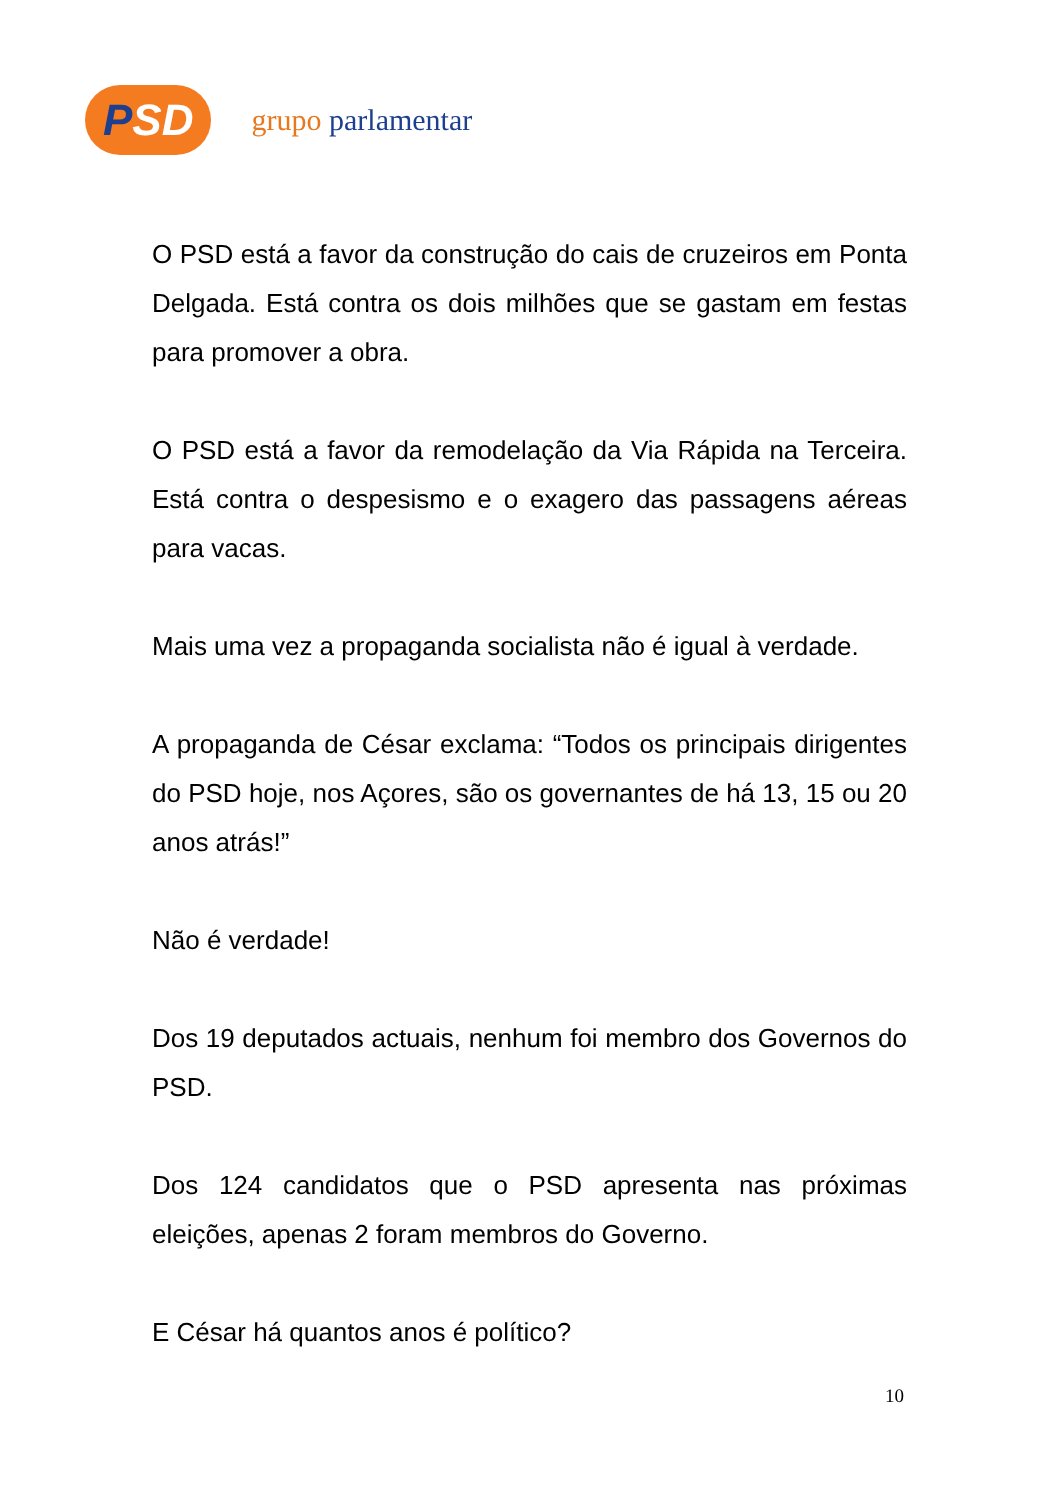PSD
grupo parlamentar
O PSD está a favor da construção do cais de cruzeiros em Ponta Delgada. Está contra os dois milhões que se gastam em festas para promover a obra.
O PSD está a favor da remodelação da Via Rápida na Terceira. Está contra o despesismo e o exagero das passagens aéreas para vacas.
Mais uma vez a propaganda socialista não é igual à verdade.
A propaganda de César exclama: “Todos os principais dirigentes do PSD hoje, nos Açores, são os governantes de há 13, 15 ou 20 anos atrás!”
Não é verdade!
Dos 19 deputados actuais, nenhum foi membro dos Governos do PSD.
Dos 124 candidatos que o PSD apresenta nas próximas eleições, apenas 2 foram membros do Governo.
E César há quantos anos é político?
10